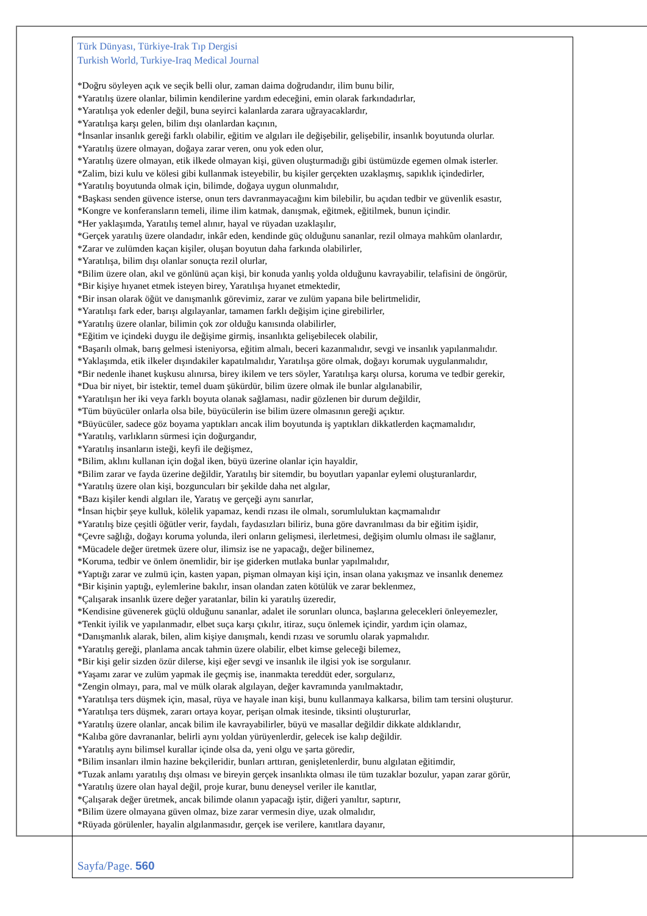Türk Dünyası, Türkiye-Irak Tıp Dergisi
Turkish World, Turkiye-Iraq Medical Journal
*Doğru söyleyen açık ve seçik belli olur, zaman daima doğrudandır, ilim bunu bilir,
*Yaratılış üzere olanlar, bilimin kendilerine yardım edeceğini, emin olarak farkındadırlar,
*Yaratılışa yok edenler değil, buna seyirci kalanlarda zarara uğrayacaklardır,
*Yaratılışa karşı gelen, bilim dışı olanlardan kaçının,
*İnsanlar insanlık gereği farklı olabilir, eğitim ve algıları ile değişebilir, gelişebilir, insanlık boyutunda olurlar.
*Yaratılış üzere olmayan, doğaya zarar veren, onu yok eden olur,
*Yaratılış üzere olmayan, etik ilkede olmayan kişi, güven oluşturmadığı gibi üstümüzde egemen olmak isterler.
*Zalim, bizi kulu ve kölesi gibi kullanmak isteyebilir, bu kişiler gerçekten uzaklaşmış, sapıklık içindedirler,
*Yaratılış boyutunda olmak için, bilimde, doğaya uygun olunmalıdır,
*Başkası senden güvence isterse, onun ters davranmayacağını kim bilebilir, bu açıdan tedbir ve güvenlik esastır,
*Kongre ve konferansların temeli, ilime ilim katmak, danışmak, eğitmek, eğitilmek, bunun içindir.
*Her yaklaşımda, Yaratılış temel alınır, hayal ve rüyadan uzaklaşılır,
*Gerçek yaratılış üzere olandadır, inkâr eden, kendinde güç olduğunu sananlar, rezil olmaya mahkûm olanlardır,
*Zarar ve zulümden kaçan kişiler, oluşan boyutun daha farkında olabilirler,
*Yaratılışa, bilim dışı olanlar sonuçta rezil olurlar,
*Bilim üzere olan, akıl ve gönlünü açan kişi, bir konuda yanlış yolda olduğunu kavrayabilir, telafisini de öngörür,
*Bir kişiye hıyanet etmek isteyen birey, Yaratılışa hıyanet etmektedir,
*Bir insan olarak öğüt ve danışmanlık görevimiz, zarar ve zulüm yapana bile belirtmelidir,
*Yaratılışı fark eder, barışı algılayanlar, tamamen farklı değişim içine girebilirler,
*Yaratılış üzere olanlar, bilimin çok zor olduğu kanısında olabilirler,
*Eğitim ve içindeki duygu ile değişime girmiş, insanlıkta gelişebilecek olabilir,
*Başarılı olmak, barış gelmesi isteniyorsa, eğitim almalı, beceri kazanmalıdır, sevgi ve insanlık yapılanmalıdır.
*Yaklaşımda, etik ilkeler dışındakiler kapatılmalıdır, Yaratılışa göre olmak, doğayı korumak uygulanmalıdır,
*Bir nedenle ihanet kuşkusu alınırsa, birey ikilem ve ters söyler, Yaratılışa karşı olursa, koruma ve tedbir gerekir,
*Dua bir niyet, bir istektir, temel duam şükürdür, bilim üzere olmak ile bunlar algılanabilir,
*Yaratılışın her iki veya farklı boyuta olanak sağlaması, nadir gözlenen bir durum değildir,
*Tüm büyücüler onlarla olsa bile, büyücülerin ise bilim üzere olmasının gereği açıktır.
*Büyücüler, sadece göz boyama yaptıkları ancak ilim boyutunda iş yaptıkları dikkatlerden kaçmamalıdır,
*Yaratılış, varlıkların sürmesi için doğurgandır,
*Yaratılış insanların isteği, keyfi ile değişmez,
*Bilim, aklını kullanan için doğal iken, büyü üzerine olanlar için hayaldir,
*Bilim zarar ve fayda üzerine değildir, Yaratılış bir sitemdir, bu boyutları yapanlar eylemi oluşturanlardır,
*Yaratılış üzere olan kişi, bozguncuları bir şekilde daha net algılar,
*Bazı kişiler kendi algıları ile, Yaratış ve gerçeği aynı sanırlar,
*İnsan hiçbir şeye kulluk, kölelik yapamaz, kendi rızası ile olmalı, sorumluluktan kaçmamalıdır
*Yaratılış bize çeşitli öğütler verir, faydalı, faydasızları biliriz, buna göre davranılması da bir eğitim işidir,
*Çevre sağlığı, doğayı koruma yolunda, ileri onların gelişmesi, ilerletmesi, değişim olumlu olması ile sağlanır,
*Mücadele değer üretmek üzere olur, ilimsiz ise ne yapacağı, değer bilinemez,
*Koruma, tedbir ve önlem önemlidir, bir işe giderken mutlaka bunlar yapılmalıdır,
*Yaptığı zarar ve zulmü için, kasten yapan, pişman olmayan kişi için, insan olana yakışmaz ve insanlık denemez
*Bir kişinin yaptığı, eylemlerine bakılır, insan olandan zaten kötülük ve zarar beklenmez,
*Çalışarak insanlık üzere değer yaratanlar, bilin ki yaratılış üzeredir,
*Kendisine güvenerek güçlü olduğunu sananlar, adalet ile sorunları olunca, başlarına gelecekleri önleyemezler,
*Tenkit iyilik ve yapılanmadır, elbet suça karşı çıkılır, itiraz, suçu önlemek içindir, yardım için olamaz,
*Danışmanlık alarak, bilen, alim kişiye danışmalı, kendi rızası ve sorumlu olarak yapmalıdır.
*Yaratılış gereği, planlama ancak tahmin üzere olabilir, elbet kimse geleceği bilemez,
*Bir kişi gelir sizden özür dilerse, kişi eğer sevgi ve insanlık ile ilgisi yok ise sorgulanır.
*Yaşamı zarar ve zulüm yapmak ile geçmiş ise, inanmakta tereddüt eder, sorgularız,
*Zengin olmayı, para, mal ve mülk olarak algılayan, değer kavramında yanılmaktadır,
*Yaratılışa ters düşmek için, masal, rüya ve hayale inan kişi, bunu kullanmaya kalkarsa, bilim tam tersini oluşturur.
*Yaratılışa ters düşmek, zararı ortaya koyar, perişan olmak itesinde, tiksinti oluştururlar,
*Yaratılış üzere olanlar, ancak bilim ile kavrayabilirler, büyü ve masallar değildir dikkate aldıklarıdır,
*Kalıba göre davrananlar, belirli aynı yoldan yürüyenlerdir, gelecek ise kalıp değildir.
*Yaratılış aynı bilimsel kurallar içinde olsa da, yeni olgu ve şarta göredir,
*Bilim insanları ilmin hazine bekçileridir, bunları arttıran, genişletenlerdir, bunu algılatan eğitimdir,
*Tuzak anlamı yaratılış dışı olması ve bireyin gerçek insanlıkta olması ile tüm tuzaklar bozulur, yapan zarar görür,
*Yaratılış üzere olan hayal değil, proje kurar, bunu deneysel veriler ile kanıtlar,
*Çalışarak değer üretmek, ancak bilimde olanın yapacağı iştir, diğeri yanıltır, saptırır,
*Bilim üzere olmayana güven olmaz, bize zarar vermesin diye, uzak olmalıdır,
*Rüyada görülenler, hayalin algılanmasıdır, gerçek ise verilere, kanıtlara dayanır,
Sayfa/Page. 560